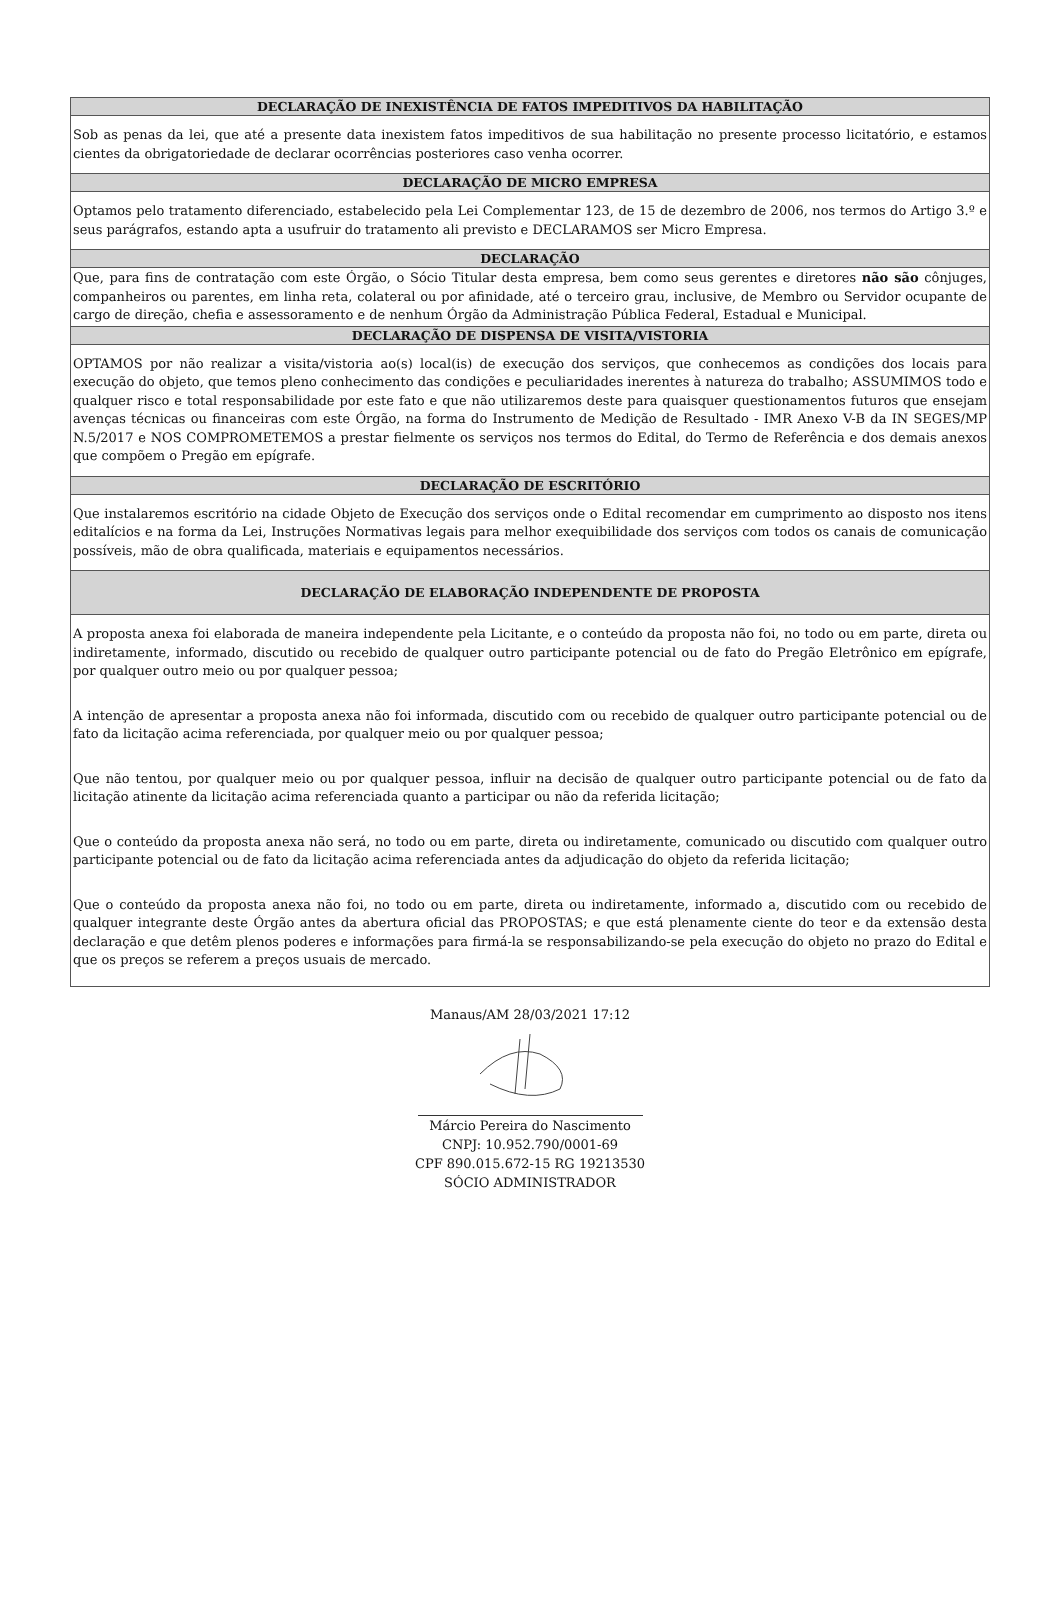DECLARAÇÃO DE INEXISTÊNCIA DE FATOS IMPEDITIVOS DA HABILITAÇÃO
Sob as penas da lei, que até a presente data inexistem fatos impeditivos de sua habilitação no presente processo licitatório, e estamos cientes da obrigatoriedade de declarar ocorrências posteriores caso venha ocorrer.
DECLARAÇÃO DE MICRO EMPRESA
Optamos pelo tratamento diferenciado, estabelecido pela Lei Complementar 123, de 15 de dezembro de 2006, nos termos do Artigo 3.º e seus parágrafos, estando apta a usufruir do tratamento ali previsto e DECLARAMOS ser Micro Empresa.
DECLARAÇÃO
Que, para fins de contratação com este Órgão, o Sócio Titular desta empresa, bem como seus gerentes e diretores não são cônjuges, companheiros ou parentes, em linha reta, colateral ou por afinidade, até o terceiro grau, inclusive, de Membro ou Servidor ocupante de cargo de direção, chefia e assessoramento e de nenhum Órgão da Administração Pública Federal, Estadual e Municipal.
DECLARAÇÃO DE DISPENSA DE VISITA/VISTORIA
OPTAMOS por não realizar a visita/vistoria ao(s) local(is) de execução dos serviços, que conhecemos as condições dos locais para execução do objeto, que temos pleno conhecimento das condições e peculiaridades inerentes à natureza do trabalho; ASSUMIMOS todo e qualquer risco e total responsabilidade por este fato e que não utilizaremos deste para quaisquer questionamentos futuros que ensejam avenças técnicas ou financeiras com este Órgão, na forma do Instrumento de Medição de Resultado - IMR Anexo V-B da IN SEGES/MP N.5/2017 e NOS COMPROMETEMOS a prestar fielmente os serviços nos termos do Edital, do Termo de Referência e dos demais anexos que compõem o Pregão em epígrafe.
DECLARAÇÃO DE ESCRITÓRIO
Que instalaremos escritório na cidade Objeto de Execução dos serviços onde o Edital recomendar em cumprimento ao disposto nos itens editalícios e na forma da Lei, Instruções Normativas legais para melhor exequibilidade dos serviços com todos os canais de comunicação possíveis, mão de obra qualificada, materiais e equipamentos necessários.
DECLARAÇÃO DE ELABORAÇÃO INDEPENDENTE DE PROPOSTA
A proposta anexa foi elaborada de maneira independente pela Licitante, e o conteúdo da proposta não foi, no todo ou em parte, direta ou indiretamente, informado, discutido ou recebido de qualquer outro participante potencial ou de fato do Pregão Eletrônico em epígrafe, por qualquer outro meio ou por qualquer pessoa;
A intenção de apresentar a proposta anexa não foi informada, discutido com ou recebido de qualquer outro participante potencial ou de fato da licitação acima referenciada, por qualquer meio ou por qualquer pessoa;
Que não tentou, por qualquer meio ou por qualquer pessoa, influir na decisão de qualquer outro participante potencial ou de fato da licitação atinente da licitação acima referenciada quanto a participar ou não da referida licitação;
Que o conteúdo da proposta anexa não será, no todo ou em parte, direta ou indiretamente, comunicado ou discutido com qualquer outro participante potencial ou de fato da licitação acima referenciada antes da adjudicação do objeto da referida licitação;
Que o conteúdo da proposta anexa não foi, no todo ou em parte, direta ou indiretamente, informado a, discutido com ou recebido de qualquer integrante deste Órgão antes da abertura oficial das PROPOSTAS; e que está plenamente ciente do teor e da extensão desta declaração e que detêm plenos poderes e informações para firmá-la se responsabilizando-se pela execução do objeto no prazo do Edital e que os preços se referem a preços usuais de mercado.
Manaus/AM 28/03/2021 17:12
Márcio Pereira do Nascimento
CNPJ: 10.952.790/0001-69
CPF 890.015.672-15 RG 19213530
SÓCIO ADMINISTRADOR